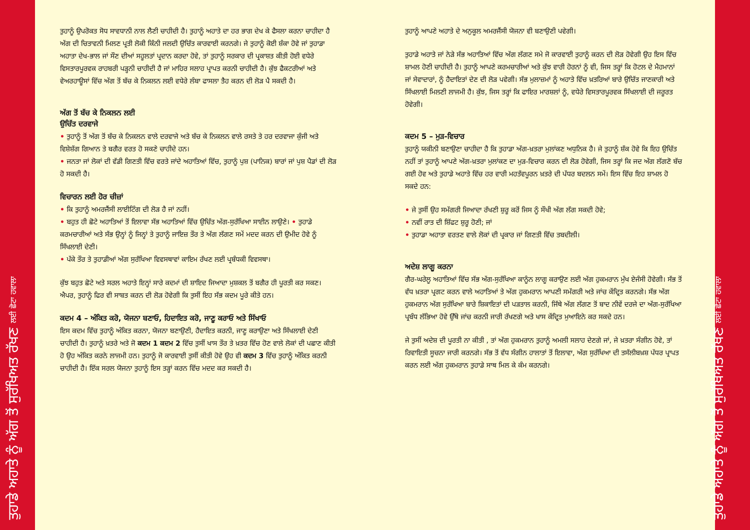ਤੁਹਾਡੇ ਅਹਾਤੇ ਨੂੰ ਅੱਗ ਤੋਂ ਸੁਰੱਖਿਅਤ ਰੱਖਣ ਲਈ ਛੋਟਾ ਹਵਾਲਾ
ਤੁਹਾਡੇ ਅਹਾਤੇ ਨੂੰ ਅੱਗ ਤੋਂ ਸੁਰੱਖਿਅਤ ਰੱਖਣ ਲਈ ਛੋਟਾ ਹਵਾਲਾ
ਤੁਹਾਨੂੰ ਉਪਰੋਕਤ ਸੋਧ ਸਾਵਧਾਨੀ ਨਾਲ ਲੈਣੀ ਚਾਹੀਦੀ ਹੈ। ਤੁਹਾਨੂੰ ਅਹਾਤੇ ਦਾ ਹਰ ਭਾਗ ਦੇਖ ਕੇ ਫੈਸਲਾ ਕਰਨਾ ਚਾਹੀਦਾ ਹੈ ਅੱਗ ਦੀ ਚਿਤਾਵਨੀ ਮਿਲਣ ਪ੍ਰਤੀ ਲੋਕੀ ਕਿੰਨੀ ਜਲਦੀ ਉਚਿੱਤ ਕਾਰਵਾਈ ਕਰਨਗੇ। ਜੇ ਤੁਹਾਨੂੰ ਕੋਈ ਸ਼ੰਕਾ ਹੋਵੇ ਜਾਂ ਤੁਹਾਡਾ ਅਹਾਤਾ ਦੇਖ-ਭਾਲ ਜਾਂ ਸੌਣ ਦੀਆਂ ਸਹੂਲਤਾਂ ਪ੍ਰਦਾਨ ਕਰਦਾ ਹੋਵੇ, ਤਾਂ ਤੁਹਾਨੂੰ ਸਰਕਾਰ ਦੀ ਪ੍ਰਕਾਸ਼ਤ ਕੀਤੀ ਹੋਈ ਵਧੇਰੇ ਵਿਸਤਾਰਪੂਰਵਕ ਰਾਹਬਰੀ ਪੜ੍ਹਨੀ ਚਾਹੀਦੀ ਹੈ ਜਾਂ ਮਾਹਿਰ ਸਲਾਹ ਪ੍ਰਾਪਤ ਕਰਨੀ ਚਾਹੀਦੀ ਹੈ। ਕੁੱਝ ਫੈਕਟਰੀਆਂ ਅਤੇ ਵੇਅਰਹਾਊਸਾਂ ਵਿੱਚ ਅੱਗ ਤੋਂ ਬੱਚ ਕੇ ਨਿਕਲਨ ਲਈ ਵਧੇਰੇ ਲੰਬਾ ਫਾਸਲਾ ਤੈਹ ਕਰਨ ਦੀ ਲੋੜ ਪੈ ਸਕਦੀ ਹੈ।
ਅੱਗ ਤੋਂ ਬੱਚ ਕੇ ਨਿਕਲਨ ਲਈ
ਉਚਿੱਤ ਦਰਵਾਜੇ
• ਤੁਹਾਨੂੰ ਤੋਂ ਅੱਗ ਤੋਂ ਬੱਚ ਕੇ ਨਿਕਲਨ ਵਾਲੇ ਦਰਵਾਜੇ ਅਤੇ ਬੱਚ ਕੇ ਨਿਕਲਨ ਵਾਲੇ ਰਸਤੇ ਤੇ ਹਰ ਦਰਵਾਜਾ ਕੁੰਜੀ ਅਤੇ ਵਿਸ਼ੇਸ਼ੱਗ ਗਿਆਨ ਤੇ ਬਗੈਰ ਵਰਤ ਹੋ ਸਕਣੇ ਚਾਹੀਦੇ ਹਨ।
• ਜਨਤਾ ਜਾਂ ਲੋਕਾਂ ਦੀ ਵੱਡੀ ਗਿਣਤੀ ਵਿੱਚ ਵਰਤੇ ਜਾਂਦੇ ਅਹਾਤਿਆਂ ਵਿੱਚ, ਤੁਹਾਨੂੰ ਪੁਸ਼ (ਪਾਨਿਕ) ਬਾਰਾਂ ਜਾਂ ਪੁਸ਼ ਪੈਡਾਂ ਦੀ ਲੋੜ ਹੋ ਸਕਦੀ ਹੈ।
ਵਿਚਾਰਨ ਲਈ ਹੋਰ ਚੀਜ਼ਾਂ
• ਕਿ ਤੁਹਾਨੂੰ ਅਮਰਜੈਂਸੀ ਲਾਈਟਿੰਗ ਦੀ ਲੋੜ ਹੈ ਜਾਂ ਨਹੀਂ।
• ਬਹੁਤ ਹੀ ਛੋਟੇ ਅਹਾਤਿਆਂ ਤੋਂ ਇਲਾਵਾ ਸੱਭ ਅਹਾਤਿਆਂ ਵਿੱਚ ਉਚਿੱਤ ਅੱਗ-ਸੁਰੱਖਿਆ ਸਾਈਨ ਲਾਉਣੇ। • ਤੁਹਾਡੇ ਕਰਮਚਾਰੀਆਂ ਅਤੇ ਸੱਭ ਉਨ੍ਹਾਂ ਨੂੰ ਜਿਨ੍ਹਾਂ ਤੇ ਤੁਹਾਨੂੰ ਜਾਇਜ਼ ਤੌਰ ਤੇ ਅੱਗ ਲੱਗਣ ਸਮੇਂ ਮਦਦ ਕਰਨ ਦੀ ਉਮੀਦ ਹੋਵੇ ਨੂੰ ਸਿੱਖਲਾਈ ਦੇਣੀ।
• ਪੱਕੇ ਤੌਰ ਤੇ ਤੁਹਾਡੀਆਂ ਅੱਗ ਸੁਰੱਖਿਆ ਵਿਵਸਥਾਵਾਂ ਕਾਇਮ ਰੱਖਣ ਲਈ ਪ੍ਰਬੰਧਕੀ ਵਿਵਸਥਾ।
ਕੁੱਝ ਬਹੁਤ ਛੋਟੇ ਅਤੇ ਸਰਲ ਅਹਾਤੇ ਇਨ੍ਹਾਂ ਸਾਰੇ ਕਦਮਾਂ ਦੀ ਸ਼ਾਇਦ ਜਿਆਦਾ ਮੁਸ਼ਕਲ ਤੋਂ ਬਗੈਰ ਹੀ ਪੂਰਤੀ ਕਰ ਸਕਣ। ਐਪਰ, ਤੁਹਾਨੂੰ ਫਿਰ ਵੀ ਸਾਬਤ ਕਰਨ ਦੀ ਲੋੜ ਹੋਵੇਗੀ ਕਿ ਤੁਸੀਂ ਇਹ ਸੱਭ ਕਦਮ ਪੂਰੇ ਕੀਤੇ ਹਨ।
ਕਦਮ 4 – ਅੰਕਿਤ ਕਰੋ, ਯੋਜਨਾ ਬਣਾਓ, ਹਿਦਾਇਤ ਕਰੋ, ਜਾਣੂ ਕਰਾਓ ਅਤੇ ਸਿੱਖਾਓ
ਇਸ ਕਦਮ ਵਿੱਚ ਤੁਹਾਨੂੰ ਅੰਕਿਤ ਕਰਨਾ, ਯੋਜਨਾ ਬਣਾਉਣੀ, ਹੈਦਾਇਤ ਕਰਨੀ, ਜਾਣੂ ਕਰਾਉਣਾ ਅਤੇ ਸਿੱਖਲਾਈ ਦੇਣੀ ਚਾਹੀਦੀ ਹੈ। ਤੁਹਾਨੂੰ ਖ਼ਤਰੇ ਅਤੇ ਜੋ ਕਦਮ 1 ਕਦਮ 2 ਵਿੱਚ ਤੁਸੀਂ ਖਾਸ ਤੌਰ ਤੇ ਖ਼ਤਰ ਵਿੱਚ ਹੋਣ ਵਾਲੇ ਲੋਕਾਂ ਦੀ ਪਛਾਣ ਕੀਤੀ ਹੋ ਉਹ ਅੰਕਿਤ ਕਰਨੇ ਲਾਜਮੀ ਹਨ। ਤੁਹਾਨੂੰ ਜੋ ਕਾਰਵਾਈ ਤੁਸੀਂ ਕੀਤੀ ਹੋਵੇ ਉਹ ਵੀ ਕਦਮ 3 ਵਿੱਚ ਤੁਹਾਨੂੰ ਅੰਕਿਤ ਕਰਨੀ ਚਾਹੀਦੀ ਹੈ। ਇੱਕ ਸਰਲ ਯੋਜਨਾ ਤੁਹਾਨੂੰ ਇਸ ਤੜ੍ਹਾਂ ਕਰਨ ਵਿੱਚ ਮਦਦ ਕਰ ਸਕਦੀ ਹੈ।
ਤੁਹਾਨੂੰ ਆਪਣੇ ਅਹਾਤੇ ਦੇ ਅਨੁਕੂਲ ਅਮਰਜੈਂਸੀ ਯੋਜਨਾ ਵੀ ਬਣਾਉਣੀ ਪਵੇਗੀ।
ਤੁਹਾਡੇ ਅਹਾਤੇ ਜਾਂ ਨੇੜੇ ਸੱਭ ਅਹਾਤਿਆਂ ਵਿੱਚ ਅੱਗ ਲੱਗਣ ਸਮੇ ਜੋ ਕਾਰਵਾਈ ਤੁਹਾਨੂੰ ਕਰਨ ਦੀ ਲੋੜ ਹੋਵੇਗੀ ਉਹ ਇਸ ਵਿੱਚ ਸ਼ਾਮਲ ਹੋਣੀ ਚਾਹੀਦੀ ਹੈ। ਤੁਹਾਨੂੰ ਆਪਣੇ ਕਰਮਚਾਰੀਆਂ ਅਤੇ ਕੁੱਝ ਵਾਰੀ ਹੋਰਨਾਂ ਨੂੰ ਵੀ, ਜਿਸ ਤਰ੍ਹਾਂ ਕਿ ਹੋਟਲ ਦੇ ਮੈਹਮਾਨਾਂ ਜਾਂ ਸੇਵਾਦਾਰਾਂ, ਨੂੰ ਹੈਦਾਇਤਾਂ ਦੇਣ ਦੀ ਲੋੜ ਪਵੇਗੀ। ਸੱਭ ਮੁਲਾਜ਼ਮਾਂ ਨੂੰ ਅਹਾਤੇ ਵਿੱਚ ਖ਼ਤਰਿਆਂ ਬਾਰੇ ਉਚਿੱਤ ਜਾਣਕਾਰੀ ਅਤੇ ਸਿੱਖਲਾਈ ਮਿਲਣੀ ਲਾਜਮੀ ਹੈ। ਕੁੱਝ, ਜਿਸ ਤਰ੍ਹਾਂ ਕਿ ਫਾਇਰ ਮਾਰਸ਼ਲਾਂ ਨੂੰ, ਵਧੇਰੇ ਵਿਸਤਾਰਪੂਰਵਕ ਸਿੱਖਲਾਈ ਦੀ ਜਰੂਰਤ ਹੋਵੇਗੀ।
ਕਦਮ 5 – ਮੁੜ-ਵਿਚਾਰ
ਤੁਹਾਨੂੰ ਯਕੀਨੀ ਬਣਾਉਣਾ ਚਾਹੀਦਾ ਹੈ ਕਿ ਤੁਹਾਡਾ ਅੱਗ-ਖ਼ਤਰਾ ਮੁਲਾਂਕਣ ਅਧੁਨਿਕ ਹੈ। ਜੇ ਤੁਹਾਨੂੰ ਸ਼ੱਕ ਹੋਵੇ ਕਿ ਇਹ ਉਚਿੱਤ ਨਹੀਂ ਤਾਂ ਤੁਹਾਨੂੰ ਆਪਣੇ ਅੱਗ-ਖ਼ਤਰਾ ਮੁਲਾਂਕਣ ਦਾ ਮੁੜ-ਵਿਚਾਰ ਕਰਨ ਦੀ ਲੋੜ ਹੋਵੇਗੀ, ਜਿਸ ਤਰ੍ਹਾਂ ਕਿ ਜਦ ਅੱਗ ਲੱਗਣੋ ਬੱਚ ਗਈ ਹੋਵ ਅਤੇ ਤੁਹਾਡੇ ਅਹਾਤੇ ਵਿੱਚ ਹਰ ਵਾਰੀ ਮਹਤੱਵਪੂਰਨ ਖ਼ਤਰੇ ਦੀ ਪੱਧਰ ਬਦਲਨ ਸਮੇਂ। ਇਸ ਵਿੱਚ ਇਹ ਸ਼ਾਮਲ ਹੋ ਸਕਦੇ ਹਨ:
• ਜੇ ਤੁਸੀਂ ਉਹ ਸਮੱਗਰੀ ਜਿਆਦਾ ਰੱਖਣੀ ਸ਼ੁਰੂ ਕਰੋਂ ਜਿਸ ਨੂੰ ਸੌਖੀ ਅੱਗ ਲੱਗ ਸਕਦੀ ਹੋਵੇ;
• ਨਵੀਂ ਰਾਤ ਦੀ ਸ਼ਿੱਫਟ ਸ਼ੁਰੂ ਹੋਣੀ; ਜਾਂ
• ਤੁਹਾਡਾ ਅਹਾਤਾ ਵਰਤਣ ਵਾਲੇ ਲੋਕਾਂ ਦੀ ਪ੍ਰਕਾਰ ਜਾਂ ਗਿਣਤੀ ਵਿੱਚ ਤਬਦੀਲੀ।
ਅਦੇਸ਼ ਲਾਗੂ ਕਰਨਾ
ਗੈਰ-ਘਰੇਲੂ ਅਹਾਤਿਆਂ ਵਿੱਚ ਸੱਭ ਅੱਗ-ਸੁਰੱਖਿਆ ਕਾਨੂੰਨ ਲਾਗੂ ਕਰਾਉਣ ਲਈ ਅੱਗ ਹੁਕਮਰਾਨ ਮੁੱਖ ਏਜੰਸੀ ਹੋਵੇਗੀ। ਸੱਭ ਤੋਂ ਵੱਧ ਖ਼ਤਰਾ ਪ੍ਰਗਟ ਕਰਨ ਵਾਲੇ ਅਹਾਤਿਆਂ ਤੇ ਅੱਗ ਹੁਕਮਰਾਨ ਆਪਣੀ ਸਮੱਗਰੀ ਅਤੇ ਜਾਂਚ ਕੇਂਦ੍ਰਿਤ ਕਰਨਗੇ। ਸੱਭ ਅੱਗ ਹੁਕਮਰਾਨ ਅੱਗ ਸੁਰੱਖਿਆ ਬਾਰੇ ਸ਼ਿਕਾਇਤਾਂ ਦੀ ਪੜਤਾਲ ਕਰਨੀ, ਜਿੱਥੇ ਅੱਗ ਲੱਗਣ ਤੋਂ ਬਾਦ ਨੀਵੇਂ ਦਰਜੇ ਦਾ ਅੱਗ-ਸੁਰੱਖਿਆ ਪ੍ਰਬੰਧ ਲੱਭਿਆ ਹੋਵੇ ਉੱਥੇ ਜਾਂਚ ਕਰਨੀ ਜਾਰੀ ਰੱਖਣਗੇ ਅਤੇ ਖਾਸ ਕੇਂਦ੍ਰਿਤ ਮੁਆਇਨੇ ਕਰ ਸਕਦੇ ਹਨ।
ਜੇ ਤੁਸੀਂ ਅਦੇਸ਼ ਦੀ ਪੂਰਤੀ ਨਾ ਕੀਤੀ , ਤਾਂ ਅੱਗ ਹੁਕਮਰਾਨ ਤੁਹਾਨੂੰ ਅਮਲੀ ਸਲਾਹ ਦੇਣਗੇ ਜਾਂ, ਜੇ ਖ਼ਤਰਾ ਸੰਗੀਨ ਹੋਵੇ, ਤਾਂ ਰਿਵਾਇਤੀ ਸੂਚਨਾ ਜਾਰੀ ਕਰਨਗੇ। ਸੱਭ ਤੋਂ ਵੱਧ ਸੰਗੀਨ ਹਾਲਾਤਾਂ ਤੋਂ ਇਲਾਵਾ, ਅੱਗ ਸੁਰੱਖਿਆ ਦੀ ਤਸੱਲੀਬਖ਼ਸ਼ ਪੱਧਰ ਪ੍ਰਾਪਤ ਕਰਨ ਲਈ ਅੱਗ ਹੁਕਮਰਾਨ ਤੁਹਾਡੇ ਸਾਥ ਮਿਲ ਕੇ ਕੰਮ ਕਰਨਗੇ।